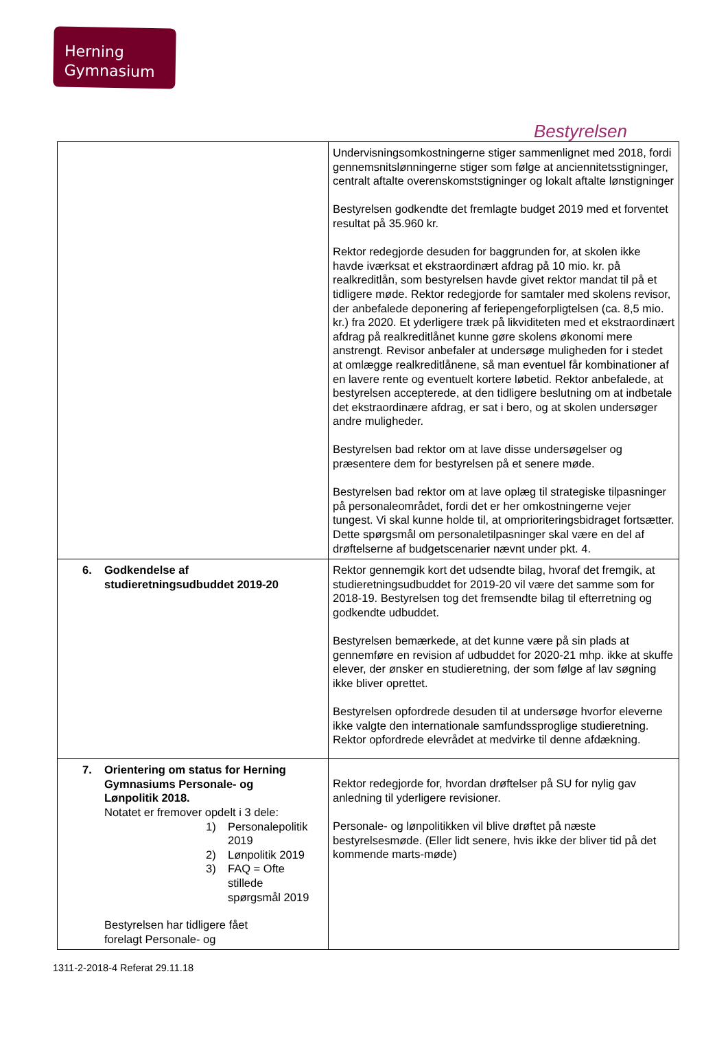Herning
Gymnasium
Bestyrelsen
| | Undervisningsomkostningerne stiger sammenlignet med 2018, fordi gennemsnitslønningerne stiger som følge at anciennitetsstigninger, centralt aftalte overenskomststigninger og lokalt aftalte lønstigninger Bestyrelsen godkendte det fremlagte budget 2019 med et forventet resultat på 35.960 kr. Rektor redegjorde desuden for baggrunden for, at skolen ikke havde iværksat et ekstraordinært afdrag på 10 mio. kr. på realkreditlån, som bestyrelsen havde givet rektor mandat til på et tidligere møde. Rektor redegjorde for samtaler med skolens revisor, der anbefalede deponering af feriepengeforpligtelsen (ca. 8,5 mio. kr.) fra 2020. Et yderligere træk på likviditeten med et ekstraordinært afdrag på realkreditlånet kunne gøre skolens økonomi mere anstrengt. Revisor anbefaler at undersøge muligheden for i stedet at omlægge realkreditlånene, så man eventuel får kombinationer af en lavere rente og eventuelt kortere løbetid. Rektor anbefalede, at bestyrelsen accepterede, at den tidligere beslutning om at indbetale det ekstraordinære afdrag, er sat i bero, og at skolen undersøger andre muligheder. Bestyrelsen bad rektor om at lave disse undersøgelser og præsentere dem for bestyrelsen på et senere møde. Bestyrelsen bad rektor om at lave oplæg til strategiske tilpasninger på personaleområdet, fordi det er her omkostningerne vejer tungest. Vi skal kunne holde til, at omprioriteringsbidraget fortsætter. Dette spørgsmål om personaletilpasninger skal være en del af drøftelserne af budgetscenarier nævnt under pkt. 4. |
| 6. Godkendelse af studieretningsudbuddet 2019-20 | Rektor gennemgik kort det udsendte bilag, hvoraf det fremgik, at studieretningsudbuddet for 2019-20 vil være det samme som for 2018-19. Bestyrelsen tog det fremsendte bilag til efterretning og godkendte udbuddet. Bestyrelsen bemærkede, at det kunne være på sin plads at gennemføre en revision af udbuddet for 2020-21 mhp. ikke at skuffe elever, der ønsker en studieretning, der som følge af lav søgning ikke bliver oprettet. Bestyrelsen opfordrede desuden til at undersøge hvorfor eleverne ikke valgte den internationale samfundssproglige studieretning. Rektor opfordrede elevrådet at medvirke til denne afdækning. |
| 7. Orientering om status for Herning Gymnasiums Personale- og Lønpolitik 2018. Notatet er fremover opdelt i 3 dele: 1) Personalepolitik 2019 2) Lønpolitik 2019 3) FAQ = Ofte stillede spørgsmål 2019 Bestyrelsen har tidligere fået forelagt Personale- og | Rektor redegjorde for, hvordan drøftelser på SU for nylig gav anledning til yderligere revisioner. Personale- og lønpolitikken vil blive drøftet på næste bestyrelsesmøde. (Eller lidt senere, hvis ikke der bliver tid på det kommende marts-møde) |
1311-2-2018-4 Referat 29.11.18